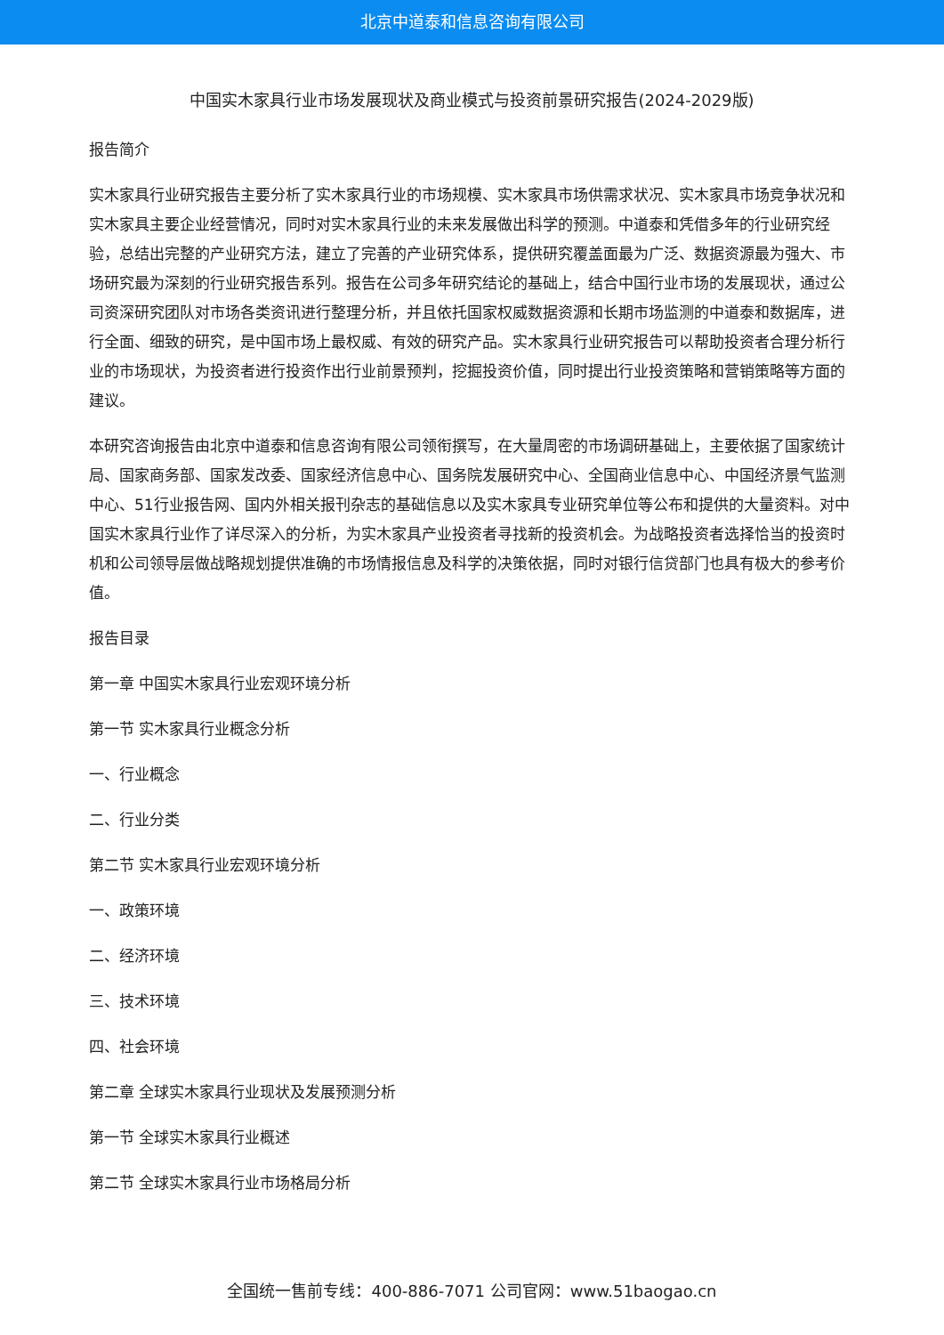北京中道泰和信息咨询有限公司
中国实木家具行业市场发展现状及商业模式与投资前景研究报告(2024-2029版)
报告简介
实木家具行业研究报告主要分析了实木家具行业的市场规模、实木家具市场供需求状况、实木家具市场竞争状况和实木家具主要企业经营情况，同时对实木家具行业的未来发展做出科学的预测。中道泰和凭借多年的行业研究经验，总结出完整的产业研究方法，建立了完善的产业研究体系，提供研究覆盖面最为广泛、数据资源最为强大、市场研究最为深刻的行业研究报告系列。报告在公司多年研究结论的基础上，结合中国行业市场的发展现状，通过公司资深研究团队对市场各类资讯进行整理分析，并且依托国家权威数据资源和长期市场监测的中道泰和数据库，进行全面、细致的研究，是中国市场上最权威、有效的研究产品。实木家具行业研究报告可以帮助投资者合理分析行业的市场现状，为投资者进行投资作出行业前景预判，挖掘投资价值，同时提出行业投资策略和营销策略等方面的建议。
本研究咨询报告由北京中道泰和信息咨询有限公司领衔撰写，在大量周密的市场调研基础上，主要依据了国家统计局、国家商务部、国家发改委、国家经济信息中心、国务院发展研究中心、全国商业信息中心、中国经济景气监测中心、51行业报告网、国内外相关报刊杂志的基础信息以及实木家具专业研究单位等公布和提供的大量资料。对中国实木家具行业作了详尽深入的分析，为实木家具产业投资者寻找新的投资机会。为战略投资者选择恰当的投资时机和公司领导层做战略规划提供准确的市场情报信息及科学的决策依据，同时对银行信贷部门也具有极大的参考价值。
报告目录
第一章 中国实木家具行业宏观环境分析
第一节 实木家具行业概念分析
一、行业概念
二、行业分类
第二节 实木家具行业宏观环境分析
一、政策环境
二、经济环境
三、技术环境
四、社会环境
第二章 全球实木家具行业现状及发展预测分析
第一节 全球实木家具行业概述
第二节 全球实木家具行业市场格局分析
全国统一售前专线：400-886-7071 公司官网：www.51baogao.cn